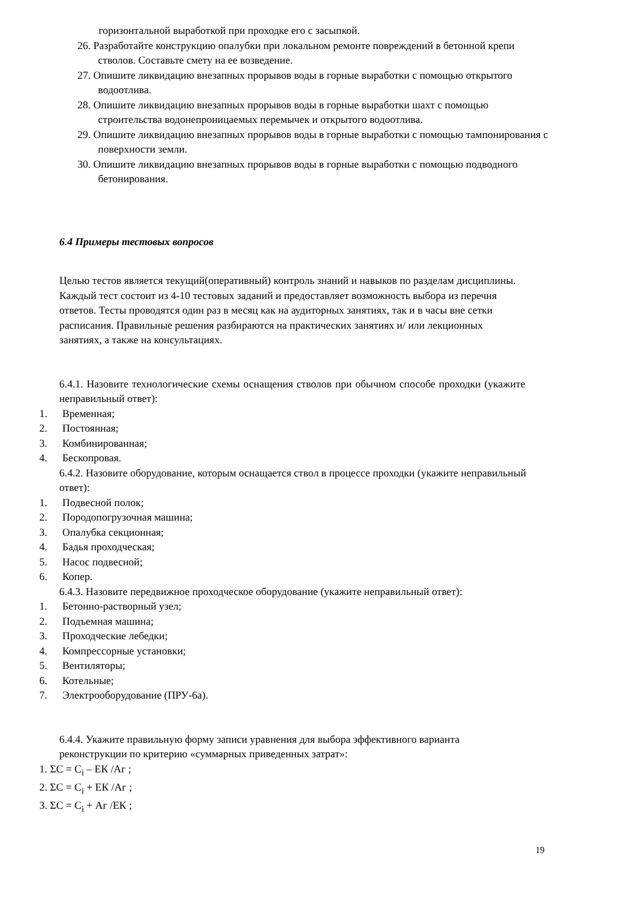горизонтальной выработкой при проходке его с засыпкой.
26. Разработайте конструкцию опалубки при локальном ремонте повреждений в бетонной крепи стволов. Составьте смету на ее возведение.
27. Опишите ликвидацию внезапных прорывов воды в горные выработки с помощью открытого водоотлива.
28. Опишите ликвидацию внезапных прорывов воды в горные выработки шахт с помощью строительства водонепроницаемых перемычек и открытого водоотлива.
29. Опишите ликвидацию внезапных прорывов воды в горные выработки с помощью тампонирования с поверхности земли.
30. Опишите ликвидацию внезапных прорывов воды в горные выработки с помощью подводного бетонирования.
6.4 Примеры тестовых вопросов
Целью тестов является текущий(оперативный) контроль знаний и навыков по разделам дисциплины. Каждый тест состоит из 4-10 тестовых заданий и предоставляет возможность выбора из перечня ответов. Тесты проводятся один раз в месяц как на аудиторных занятиях, так и в часы вне сетки расписания. Правильные решения разбираются на практических занятиях и/ или лекционных занятиях, а также на консультациях.
6.4.1. Назовите технологические схемы оснащения стволов при обычном способе проходки (укажите неправильный ответ):
1. Временная;
2. Постоянная;
3. Комбинированная;
4. Бескопровая.
6.4.2. Назовите оборудование, которым оснащается ствол в процессе проходки (укажите неправильный ответ):
1. Подвесной полок;
2. Породопогрузочная машина;
3. Опалубка секционная;
4. Бадья проходческая;
5. Насос подвесной;
6. Копер.
6.4.3. Назовите передвижное проходческое оборудование (укажите неправильный ответ):
1. Бетонно-растворный узел;
2. Подъемная машина;
3. Проходческие лебедки;
4. Компрессорные установки;
5. Вентиляторы;
6. Котельные;
7. Электрооборудование (ПРУ-6а).
6.4.4. Укажите правильную форму записи уравнения для выбора эффективного варианта реконструкции по критерию «суммарных приведенных затрат»:
1. ΣС = С<sub>i</sub> – ЕК /Аг ;
2. ΣС = С<sub>i</sub> + ЕК /Аг ;
3. ΣС = С<sub>i</sub> + Аг /ЕК ;
19